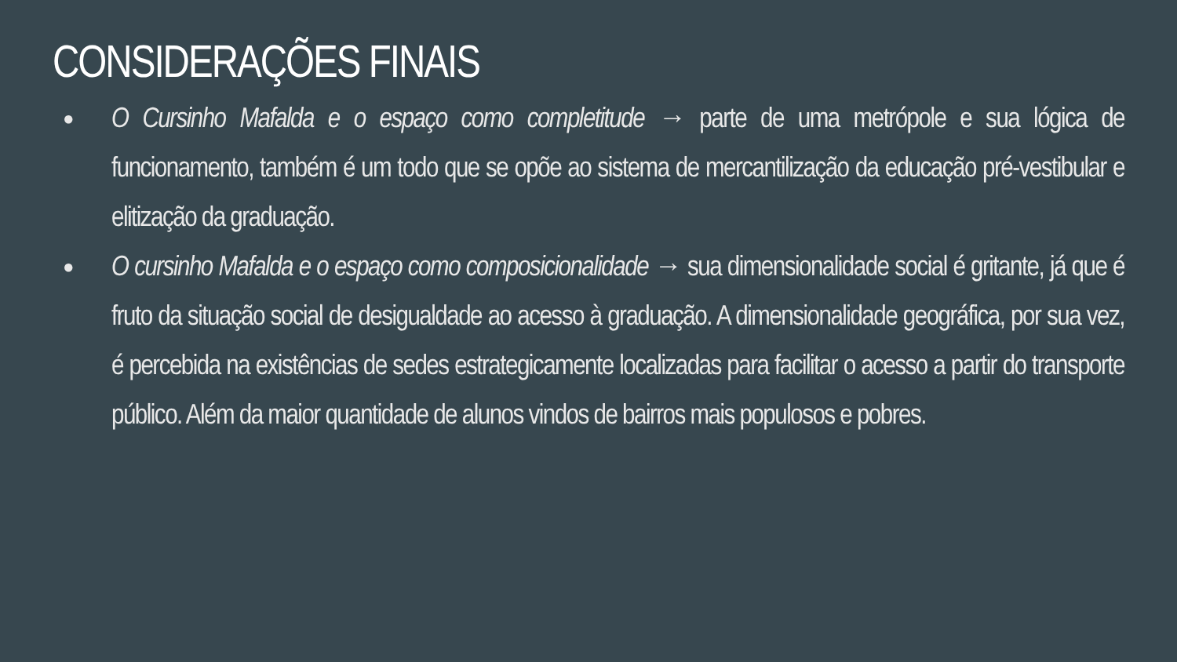CONSIDERAÇÕES FINAIS
● O Cursinho Mafalda e o espaço como completitude → parte de uma metrópole e sua lógica de funcionamento, também é um todo que se opõe ao sistema de mercantilização da educação pré-vestibular e elitização da graduação.
● O cursinho Mafalda e o espaço como composicionalidade → sua dimensionalidade social é gritante, já que é fruto da situação social de desigualdade ao acesso à graduação. A dimensionalidade geográfica, por sua vez, é percebida na existências de sedes estrategicamente localizadas para facilitar o acesso a partir do transporte público. Além da maior quantidade de alunos vindos de bairros mais populosos e pobres.